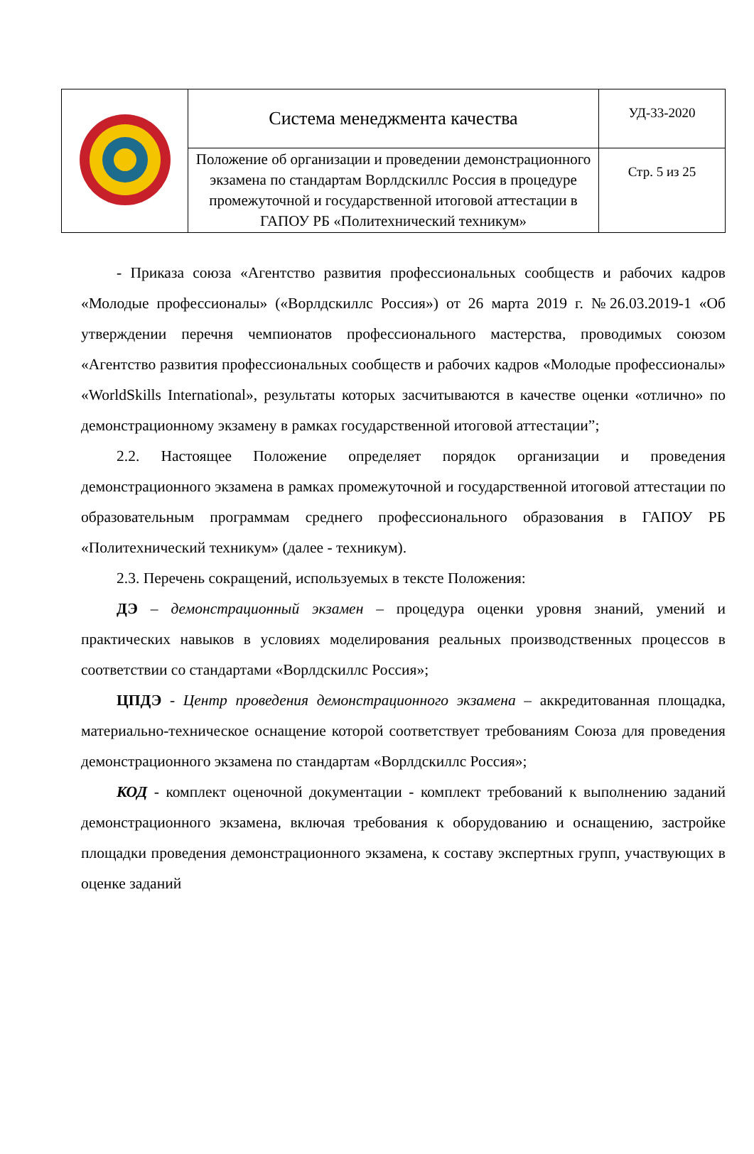| | Система менеджмента качества | УД-33-2020 |
| | Положение об организации и проведении демонстрационного экзамена по стандартам Ворлдскиллс Россия в процедуре промежуточной и государственной итоговой аттестации в ГАПОУ РБ «Политехнический техникум» | Стр. 5 из 25 |
- Приказа союза «Агентство развития профессиональных сообществ и рабочих кадров «Молодые профессионалы» («Ворлдскиллс Россия») от 26 марта 2019 г. №26.03.2019-1 «Об утверждении перечня чемпионатов профессионального мастерства, проводимых союзом «Агентство развития профессиональных сообществ и рабочих кадров «Молодые профессионалы» «WorldSkills International», результаты которых засчитываются в качестве оценки «отлично» по демонстрационному экзамену в рамках государственной итоговой аттестации”;
2.2. Настоящее Положение определяет порядок организации и проведения демонстрационного экзамена в рамках промежуточной и государственной итоговой аттестации по образовательным программам среднего профессионального образования в ГАПОУ РБ «Политехнический техникум» (далее - техникум).
2.3. Перечень сокращений, используемых в тексте Положения:
ДЭ – демонстрационный экзамен – процедура оценки уровня знаний, умений и практических навыков в условиях моделирования реальных производственных процессов в соответствии со стандартами «Ворлдскиллс Россия»;
ЦПДЭ - Центр проведения демонстрационного экзамена – аккредитованная площадка, материально-техническое оснащение которой соответствует требованиям Союза для проведения демонстрационного экзамена по стандартам «Ворлдскиллс Россия»;
КОД - комплект оценочной документации - комплект требований к выполнению заданий демонстрационного экзамена, включая требования к оборудованию и оснащению, застройке площадки проведения демонстрационного экзамена, к составу экспертных групп, участвующих в оценке заданий